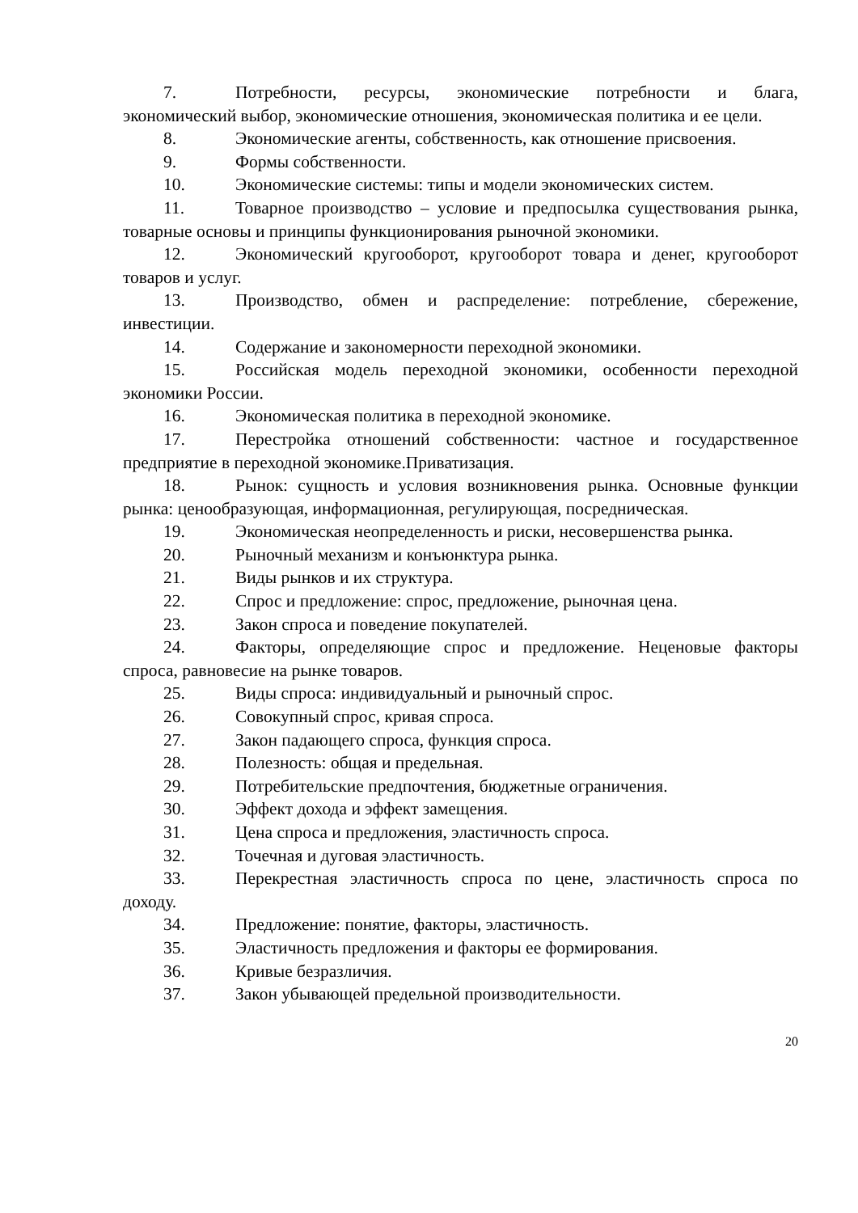7. Потребности, ресурсы, экономические потребности и блага, экономический выбор, экономические отношения, экономическая политика и ее цели.
8. Экономические агенты, собственность, как отношение присвоения.
9. Формы собственности.
10. Экономические системы: типы и модели экономических систем.
11. Товарное производство – условие и предпосылка существования рынка, товарные основы и принципы функционирования рыночной экономики.
12. Экономический кругооборот, кругооборот товара и денег, кругооборот товаров и услуг.
13. Производство, обмен и распределение: потребление, сбережение, инвестиции.
14. Содержание и закономерности переходной экономики.
15. Российская модель переходной экономики, особенности переходной экономики России.
16. Экономическая политика в переходной экономике.
17. Перестройка отношений собственности: частное и государственное предприятие в переходной экономике.Приватизация.
18. Рынок: сущность и условия возникновения рынка. Основные функции рынка: ценообразующая, информационная, регулирующая, посредническая.
19. Экономическая неопределенность и риски, несовершенства рынка.
20. Рыночный механизм и конъюнктура рынка.
21. Виды рынков и их структура.
22. Спрос и предложение: спрос, предложение, рыночная цена.
23. Закон спроса и поведение покупателей.
24. Факторы, определяющие спрос и предложение. Неценовые факторы спроса, равновесие на рынке товаров.
25. Виды спроса: индивидуальный и рыночный спрос.
26. Совокупный спрос, кривая спроса.
27. Закон падающего спроса, функция спроса.
28. Полезность: общая и предельная.
29. Потребительские предпочтения, бюджетные ограничения.
30. Эффект дохода и эффект замещения.
31. Цена спроса и предложения, эластичность спроса.
32. Точечная и дуговая эластичность.
33. Перекрестная эластичность спроса по цене, эластичность спроса по доходу.
34. Предложение: понятие, факторы, эластичность.
35. Эластичность предложения и факторы ее формирования.
36. Кривые безразличия.
37. Закон убывающей предельной производительности.
20